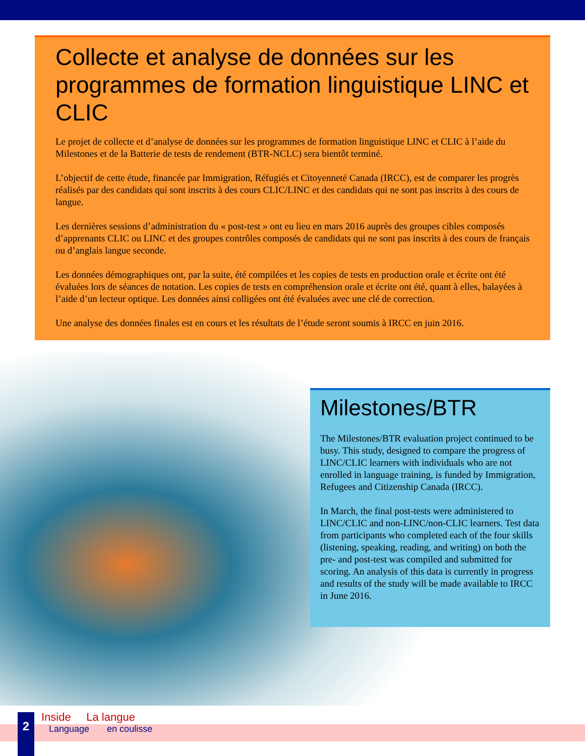Collecte et analyse de données sur les programmes de formation linguistique LINC et CLIC
Le projet de collecte et d’analyse de données sur les programmes de formation linguistique LINC et CLIC à l’aide du Milestones et de la Batterie de tests de rendement (BTR-NCLC) sera bientôt terminé.
L’objectif de cette étude, financée par Immigration, Réfugiés et Citoyenneté Canada (IRCC), est de comparer les progrès réalisés par des candidats qui sont inscrits à des cours CLIC/LINC et des candidats qui ne sont pas inscrits à des cours de langue.
Les dernières sessions d’administration du « post-test » ont eu lieu en mars 2016 auprès des groupes cibles composés d’apprenants CLIC ou LINC et des groupes contrôles composés de candidats qui ne sont pas inscrits à des cours de français ou d’anglais langue seconde.
Les données démographiques ont, par la suite, été compilées et les copies de tests en production orale et écrite ont été évaluées lors de séances de notation. Les copies de tests en compréhension orale et écrite ont été, quant à elles, balayées à l’aide d’un lecteur optique. Les données ainsi colligées ont été évaluées avec une clé de correction.
Une analyse des données finales est en cours et les résultats de l’étude seront soumis à IRCC en juin 2016.
Milestones/BTR
The Milestones/BTR evaluation project continued to be busy. This study, designed to compare the progress of LINC/CLIC learners with individuals who are not enrolled in language training, is funded by Immigration, Refugees and Citizenship Canada (IRCC).
In March, the final post-tests were administered to LINC/CLIC and non-LINC/non-CLIC learners. Test data from participants who completed each of the four skills (listening, speaking, reading, and writing) on both the pre- and post-test was compiled and submitted for scoring. An analysis of this data is currently in progress and results of the study will be made available to IRCC in June 2016.
2
Inside La langue
Language en coulisse